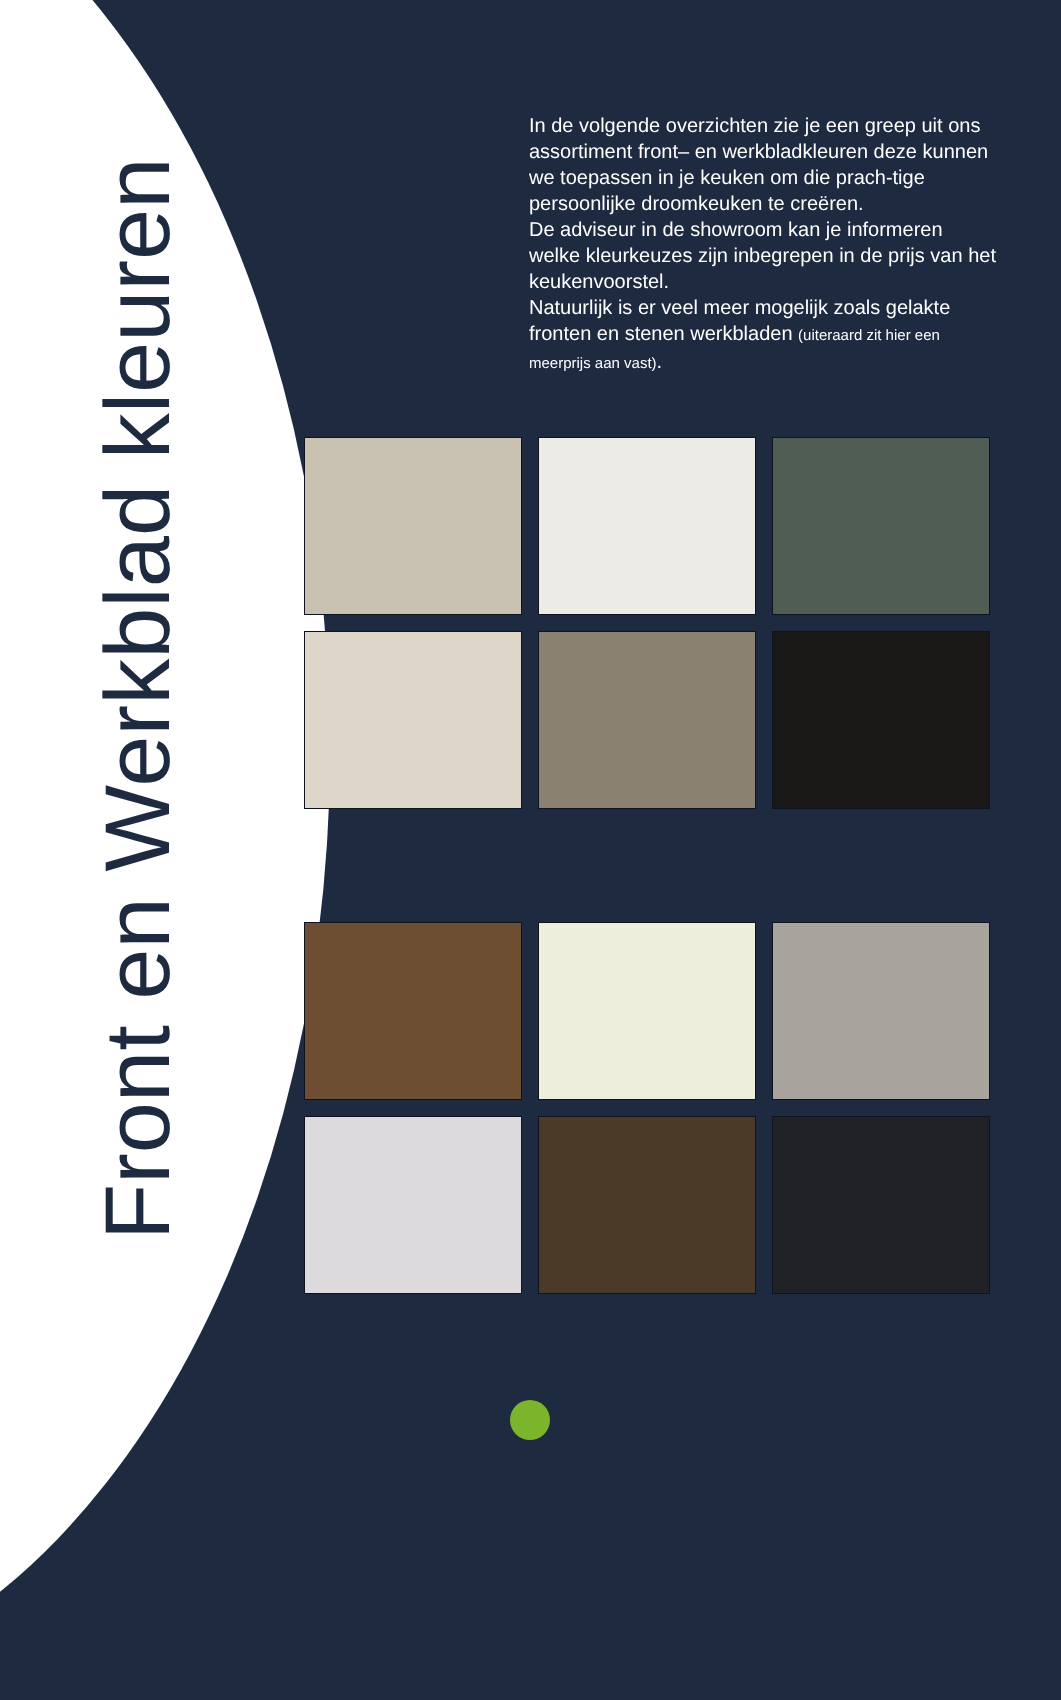Front en Werkblad kleuren
In de volgende overzichten zie je een greep uit ons assortiment front– en werkbladkleuren deze kunnen we toepassen in je keuken om die prach-tige persoonlijke droomkeuken te creëren.
De adviseur in de showroom kan je informeren welke kleurkeuzes zijn inbegrepen in de prijs van het keukenvoorstel.
Natuurlijk is er veel meer mogelijk zoals gelakte fronten en stenen werkbladen (uiteraard zit hier een meerprijs aan vast).